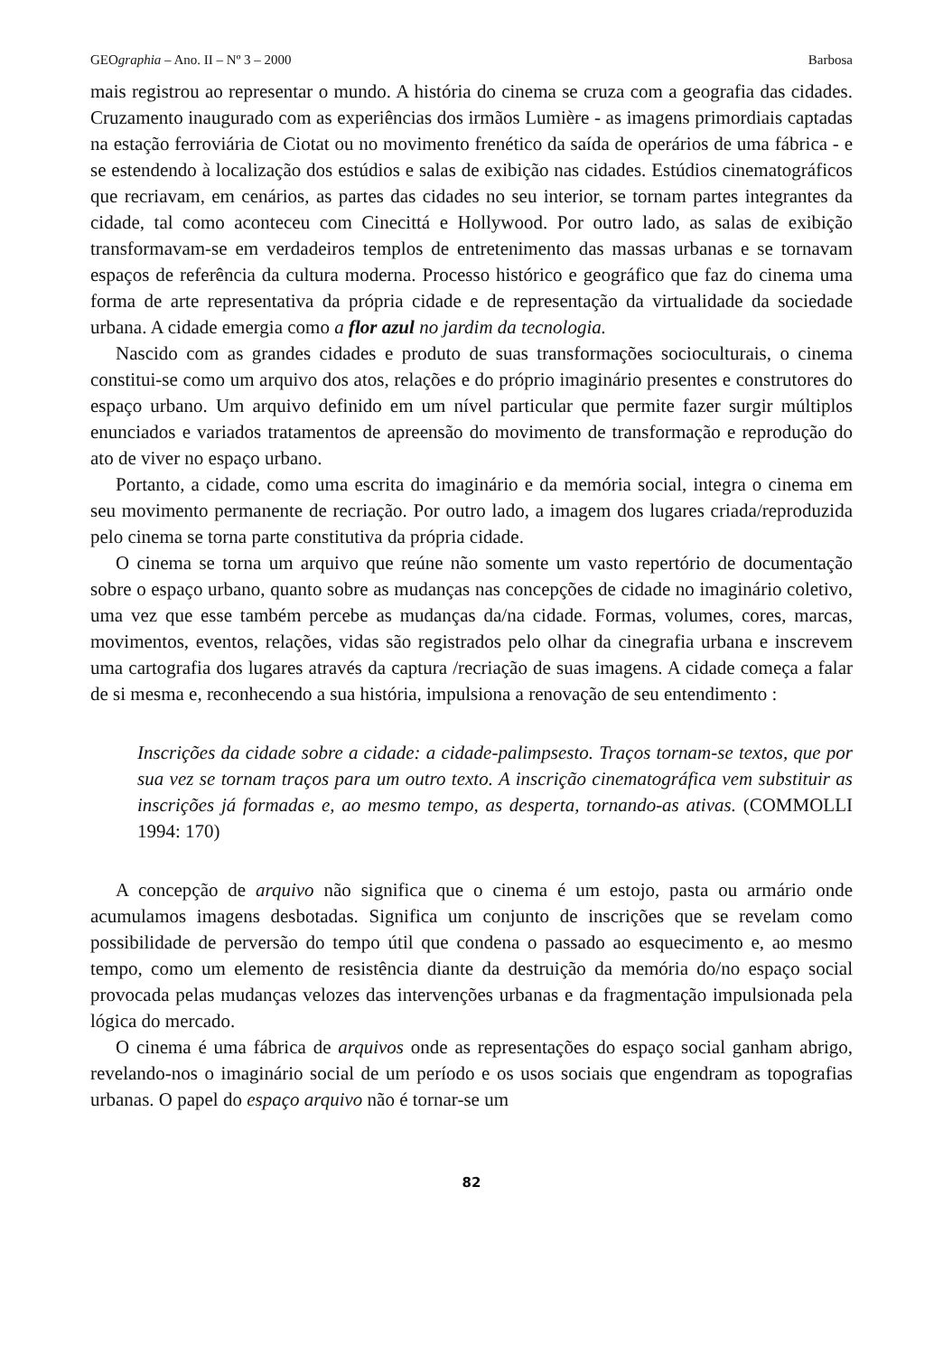GEOgraphia – Ano. II – Nº 3 – 2000 Barbosa
mais registrou ao representar o mundo. A história do cinema se cruza com a geografia das cidades. Cruzamento inaugurado com as experiências dos irmãos Lumière - as imagens primordiais captadas na estação ferroviária de Ciotat ou no movimento frenético da saída de operários de uma fábrica - e se estendendo à localização dos estúdios e salas de exibição nas cidades. Estúdios cinematográficos que recriavam, em cenários, as partes das cidades no seu interior, se tornam partes integrantes da cidade, tal como aconteceu com Cinecittá e Hollywood. Por outro lado, as salas de exibição transformavam-se em verdadeiros templos de entretenimento das massas urbanas e se tornavam espaços de referência da cultura moderna. Processo histórico e geográfico que faz do cinema uma forma de arte representativa da própria cidade e de representação da virtualidade da sociedade urbana. A cidade emergia como a flor azul no jardim da tecnologia.
Nascido com as grandes cidades e produto de suas transformações socioculturais, o cinema constitui-se como um arquivo dos atos, relações e do próprio imaginário presentes e construtores do espaço urbano. Um arquivo definido em um nível particular que permite fazer surgir múltiplos enunciados e variados tratamentos de apreensão do movimento de transformação e reprodução do ato de viver no espaço urbano.
Portanto, a cidade, como uma escrita do imaginário e da memória social, integra o cinema em seu movimento permanente de recriação. Por outro lado, a imagem dos lugares criada/reproduzida pelo cinema se torna parte constitutiva da própria cidade.
O cinema se torna um arquivo que reúne não somente um vasto repertório de documentação sobre o espaço urbano, quanto sobre as mudanças nas concepções de cidade no imaginário coletivo, uma vez que esse também percebe as mudanças da/na cidade. Formas, volumes, cores, marcas, movimentos, eventos, relações, vidas são registrados pelo olhar da cinegrafia urbana e inscrevem uma cartografia dos lugares através da captura /recriação de suas imagens. A cidade começa a falar de si mesma e, reconhecendo a sua história, impulsiona a renovação de seu entendimento :
Inscrições da cidade sobre a cidade: a cidade-palimpsesto. Traços tornam-se textos, que por sua vez se tornam traços para um outro texto. A inscrição cinematográfica vem substituir as inscrições já formadas e, ao mesmo tempo, as desperta, tornando-as ativas. (COMMOLLI 1994: 170)
A concepção de arquivo não significa que o cinema é um estojo, pasta ou armário onde acumulamos imagens desbotadas. Significa um conjunto de inscrições que se revelam como possibilidade de perversão do tempo útil que condena o passado ao esquecimento e, ao mesmo tempo, como um elemento de resistência diante da destruição da memória do/no espaço social provocada pelas mudanças velozes das intervenções urbanas e da fragmentação impulsionada pela lógica do mercado.
O cinema é uma fábrica de arquivos onde as representações do espaço social ganham abrigo, revelando-nos o imaginário social de um período e os usos sociais que engendram as topografias urbanas. O papel do espaço arquivo não é tornar-se um
82